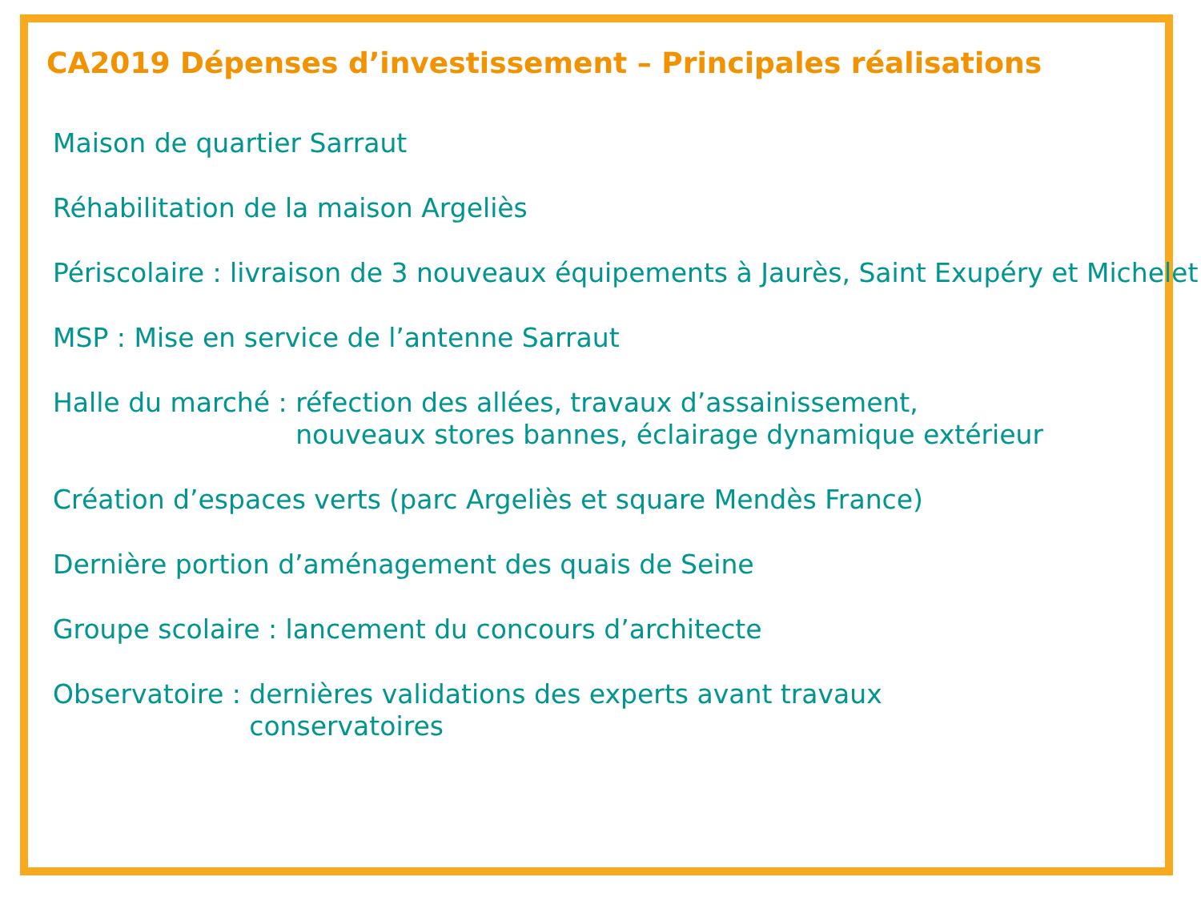CA2019 Dépenses d’investissement – Principales réalisations
Maison de quartier Sarraut
Réhabilitation de la maison Argeliès
Périscolaire : livraison de 3 nouveaux équipements à Jaurès, Saint Exupéry et Michelet
MSP : Mise en service de l’antenne Sarraut
Halle du marché : réfection des allées, travaux d’assainissement,
nouveaux stores bannes, éclairage dynamique extérieur
Création d’espaces verts (parc Argeliès et square Mendès France)
Dernière portion d’aménagement des quais de Seine
Groupe scolaire : lancement du concours d’architecte
Observatoire : dernières validations des experts avant travaux
conservatoires